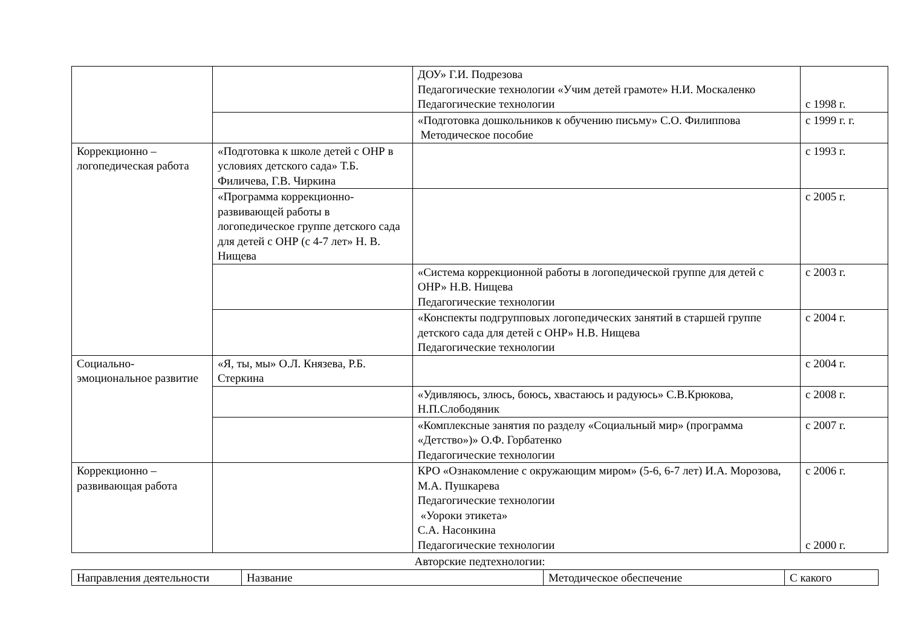| | | ДОУ» Г.И. Подрезова Педагогические технологии «Учим детей грамоте» Н.И. Москаленко Педагогические технологии | с 1998 г. |
| | | «Подготовка дошкольников к обучению письму» С.О. Филиппова Методическое пособие | с 1999 г. г. |
| Коррекционно – логопедическая работа | «Подготовка к школе детей с ОНР в условиях детского сада» Т.Б. Филичева, Г.В. Чиркина | | с 1993 г. |
| | «Программа коррекционно-развивающей работы в логопедическое группе детского сада для детей с ОНР (с 4-7 лет» Н. В. Нищева | | с 2005 г. |
| | | «Система коррекционной работы в логопедической группе для детей с ОНР» Н.В. Нищева Педагогические технологии | с 2003 г. |
| | | «Конспекты подгрупповых логопедических занятий в старшей группе детского сада для детей с ОНР» Н.В. Нищева Педагогические технологии | с 2004 г. |
| Социально-эмоциональное развитие | «Я, ты, мы» О.Л. Князева, Р.Б. Стеркина | | с 2004 г. |
| | | «Удивляюсь, злюсь, боюсь, хвастаюсь и радуюсь» С.В.Крюкова, Н.П.Слободяник | с 2008 г. |
| | | «Комплексные занятия по разделу «Социальный мир» (программа «Детство»)» О.Ф. Горбатенко Педагогические технологии | с 2007 г. |
| Коррекционно – развивающая работа | | КРО «Ознакомление с окружающим миром» (5-6, 6-7 лет) И.А. Морозова, М.А. Пушкарева Педагогические технологии «Уороки этикета» С.А. Насонкина Педагогические технологии | с 2006 г. с 2000 г. |
Авторские педтехнологии:
| Направления деятельности | Название | Методическое обеспечение | С какого |